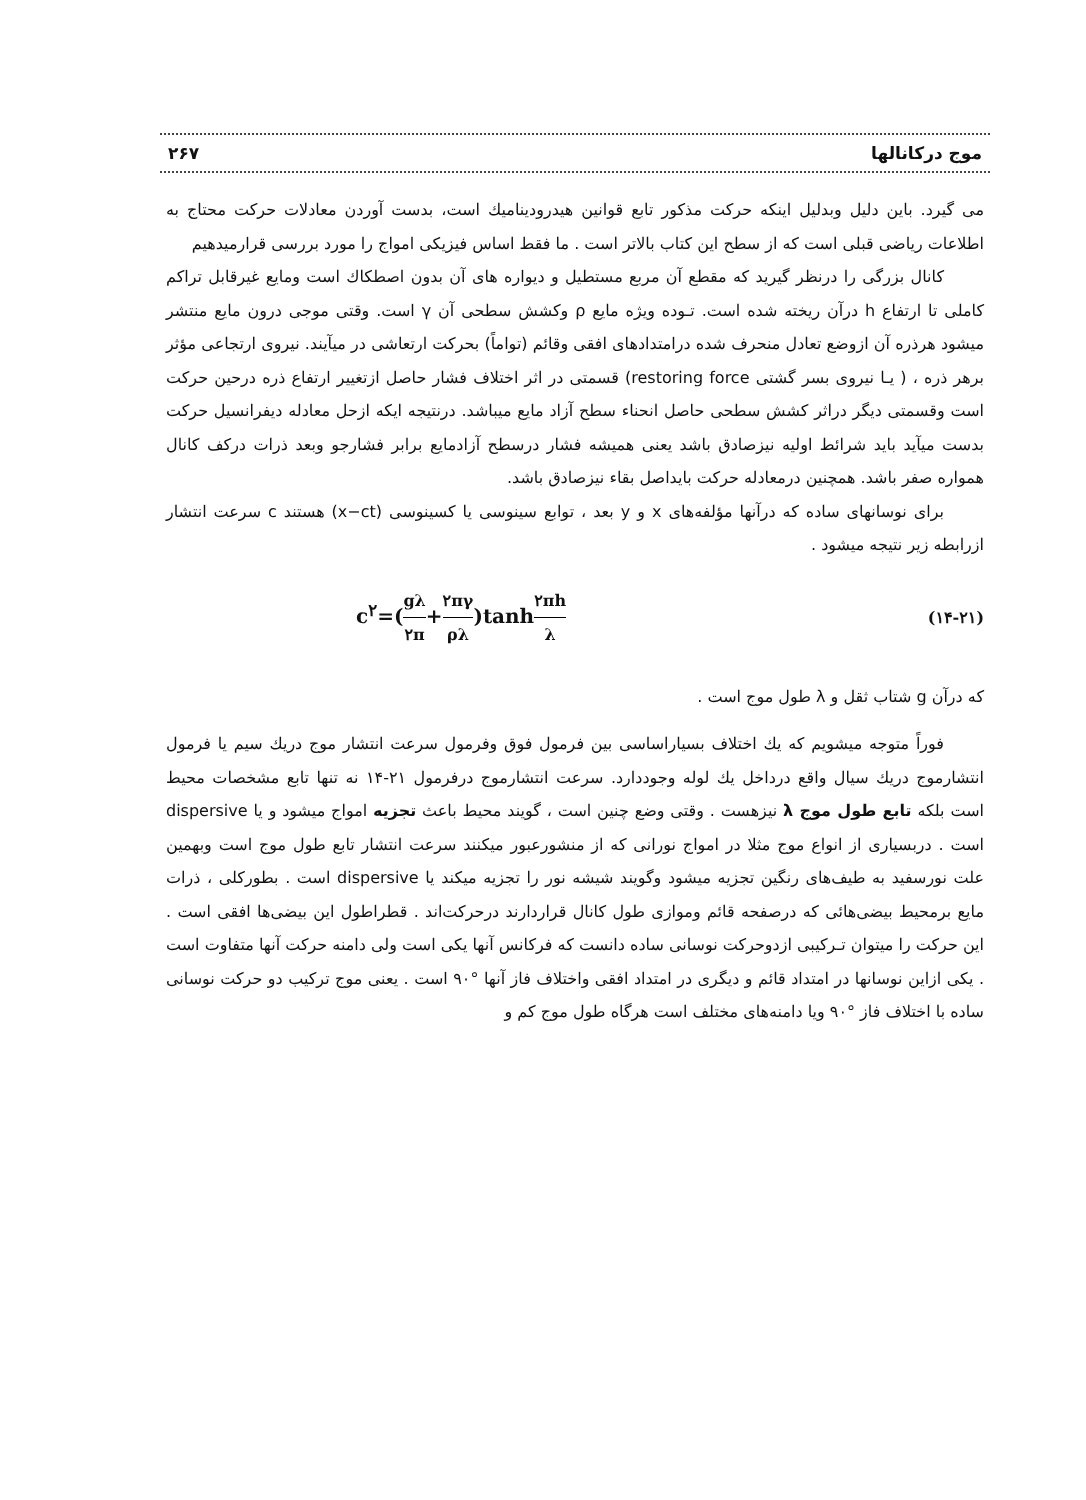موج درکانالها ۲۶۷
می گیرد. باین دلیل وبدلیل اینکه حرکت مذکور تابع قوانین هیدرودینامیك است، بدست آوردن معادلات حرکت محتاج به اطلاعات ریاضی قبلی است که از سطح این کتاب بالاتر است . ما فقط اساس فیزیکی امواج را مورد بررسی قرارمیدهیم
کانال بزرگی را درنظر گیرید که مقطع آن مربع مستطیل و دیواره های آن بدون اصطکاك است ومایع غیرقابل تراکم کاملی تا ارتفاع h درآن ریخته شده است. تـوده ویژه مایع ρ وکشش سطحی آن γ است. وقتی موجی درون مایع منتشر میشود هرذره آن ازوضع تعادل منحرف شده درامتدادهای افقی وقائم (تواماً) بحرکت ارتعاشی در میآیند. نیروی ارتجاعی مؤثر برهر ذره ، ( یـا نیروی بسر گشتی restoring force) قسمتی در اثر اختلاف فشار حاصل ازتغییر ارتفاع ذره درحین حرکت است وقسمتی دیگر دراثر کشش سطحی حاصل انحناء سطح آزاد مایع میباشد. درنتیجه ایکه ازحل معادله دیفرانسیل حرکت بدست میآید باید شرائط اولیه نیزصادق باشد یعنی همیشه فشار درسطح آزادمایع برابر فشارجو وبعد ذرات درکف کانال همواره صفر باشد. همچنین درمعادله حرکت بایداصل بقاء نیزصادق باشد.
برای نوسانهای ساده که درآنها مؤلفه‌های x و y بعد ، توابع سینوسی یا کسینوسی (x−ct) هستند c سرعت انتشار ازرابطه زیر نتیجه میشود .
c<sup>۲</sup>=(gλ ۲π+۲πγ ρλ)tanh۲πh λ (۱۴-۲۱)
که درآن g شتاب ثقل و λ طول موج است .
فوراً متوجه میشویم که یك اختلاف بسیاراساسی بین فرمول فوق وفرمول سرعت انتشار موج دریك سیم یا فرمول انتشارموج دریك سیال واقع درداخل یك لوله وجوددارد. سرعت انتشارموج درفرمول ۲۱-۱۴ نه تنها تابع مشخصات محیط است بلکه تابع طول موج λ نیزهست . وقتی وضع چنین است ، گویند محیط باعث تجزیه امواج میشود و یا dispersive است . دربسیاری از انواع موج مثلا در امواج نورانی که از منشورعبور میکنند سرعت انتشار تابع طول موج است وبهمین علت نورسفید به طیف‌های رنگین تجزیه میشود وگویند شیشه نور را تجزیه میکند یا dispersive است . بطورکلی ، ذرات مایع برمحیط بیضی‌هائی که درصفحه قائم وموازی طول کانال قراردارند درحرکت‌اند . قطراطول این بیضی‌ها افقی است . این حرکت را میتوان تـرکیبی ازدوحرکت نوسانی ساده دانست که فرکانس آنها یکی است ولی دامنه حرکت آنها متفاوت است . یکی ازاین نوسانها در امتداد قائم و دیگری در امتداد افقی واختلاف فاز آنها °۹۰ است . یعنی موج ترکیب دو حرکت نوسانی ساده با اختلاف فاز °۹۰ ویا دامنه‌های مختلف است هرگاه طول موج کم و